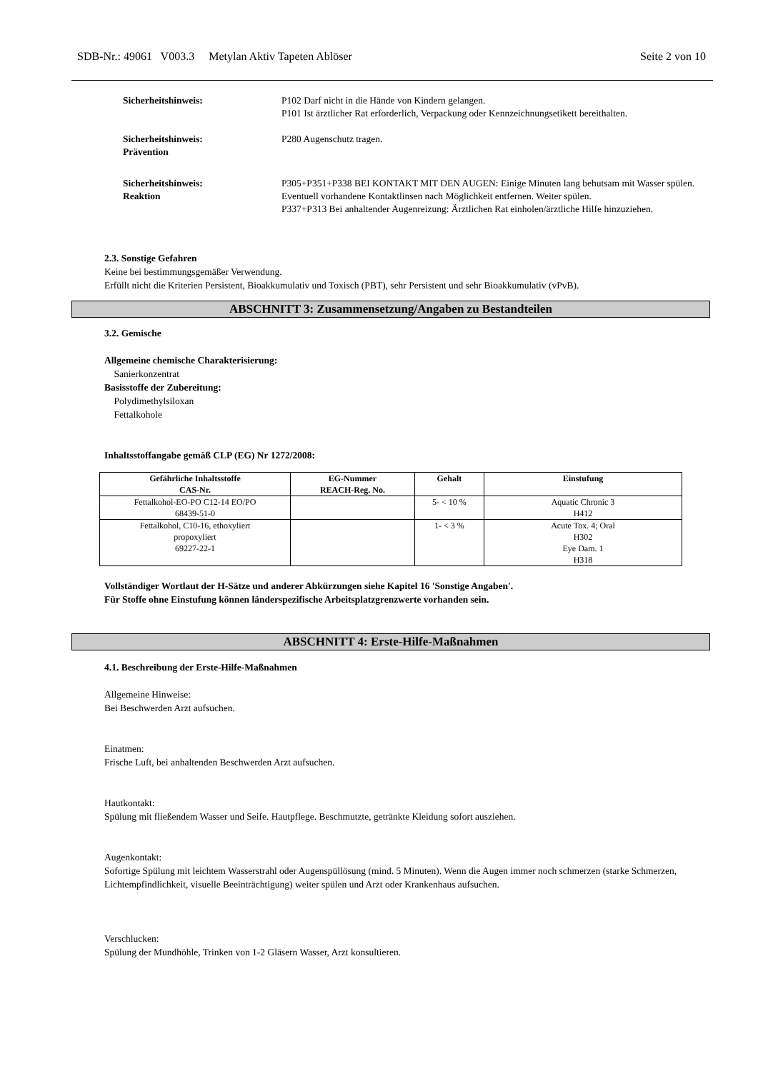SDB-Nr.: 49061 V003.3 Metylan Aktiv Tapeten Ablöser Seite 2 von 10
Sicherheitshinweis: P102 Darf nicht in die Hände von Kindern gelangen.
P101 Ist ärztlicher Rat erforderlich, Verpackung oder Kennzeichnungsetikett bereithalten.
Sicherheitshinweis:
Prävention
P280 Augenschutz tragen.
Sicherheitshinweis:
Reaktion
P305+P351+P338 BEI KONTAKT MIT DEN AUGEN: Einige Minuten lang behutsam mit Wasser spülen. Eventuell vorhandene Kontaktlinsen nach Möglichkeit entfernen. Weiter spülen.
P337+P313 Bei anhaltender Augenreizung: Ärztlichen Rat einholen/ärztliche Hilfe hinzuziehen.
2.3. Sonstige Gefahren
Keine bei bestimmungsgemäßer Verwendung.
Erfüllt nicht die Kriterien Persistent, Bioakkumulativ und Toxisch (PBT), sehr Persistent und sehr Bioakkumulativ (vPvB).
ABSCHNITT 3: Zusammensetzung/Angaben zu Bestandteilen
3.2. Gemische
Allgemeine chemische Charakterisierung:
Sanierkonzentrat
Basisstoffe der Zubereitung:
Polydimethylsiloxan
Fettalkohole
Inhaltsstoffangabe gemäß CLP (EG) Nr 1272/2008:
| Gefährliche Inhaltsstoffe CAS-Nr. | EG-Nummer REACH-Reg. No. | Gehalt | Einstufung |
| --- | --- | --- | --- |
| Fettalkohol-EO-PO C12-14 EO/PO 68439-51-0 | | 5- < 10 % | Aquatic Chronic 3 H412 |
| Fettalkohol, C10-16, ethoxyliert propoxyliert 69227-22-1 | | 1- < 3 % | Acute Tox. 4; Oral H302 Eye Dam. 1 H318 |
Vollständiger Wortlaut der H-Sätze und anderer Abkürzungen siehe Kapitel 16 'Sonstige Angaben'.
Für Stoffe ohne Einstufung können länderspezifische Arbeitsplatzgrenzwerte vorhanden sein.
ABSCHNITT 4: Erste-Hilfe-Maßnahmen
4.1. Beschreibung der Erste-Hilfe-Maßnahmen
Allgemeine Hinweise:
Bei Beschwerden Arzt aufsuchen.
Einatmen:
Frische Luft, bei anhaltenden Beschwerden Arzt aufsuchen.
Hautkontakt:
Spülung mit fließendem Wasser und Seife. Hautpflege. Beschmutzte, getränkte Kleidung sofort ausziehen.
Augenkontakt:
Sofortige Spülung mit leichtem Wasserstrahl oder Augenspüllösung (mind. 5 Minuten). Wenn die Augen immer noch schmerzen (starke Schmerzen, Lichtempfindlichkeit, visuelle Beeinträchtigung) weiter spülen und Arzt oder Krankenhaus aufsuchen.
Verschlucken:
Spülung der Mundhöhle, Trinken von 1-2 Gläsern Wasser, Arzt konsultieren.